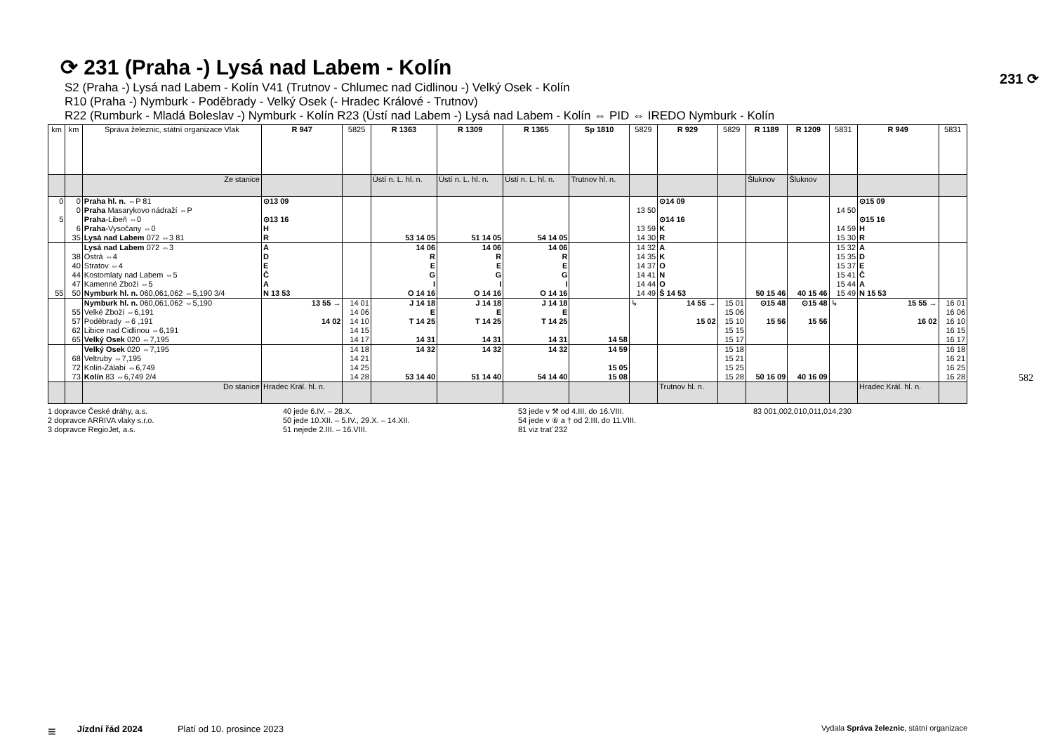⟳ 231 (Praha -) Lysá nad Labem - Kolín
S2 (Praha -) Lysá nad Labem - Kolín V41 (Trutnov - Chlumec nad Cidlinou -) Velký Osek - Kolín
R10 (Praha -) Nymburk - Poděbrady - Velký Osek (- Hradec Králové - Trutnov)
R22 (Rumburk - Mladá Boleslav -) Nymburk - Kolín R23 (Ústí nad Labem -) Lysá nad Labem - Kolín ⇔ PID ⇔ IREDO Nymburk - Kolín
| km | km | Správa železnic, státní organizace Vlak | R 947 | 5825 | R 1363 | R 1309 | R 1365 | Sp 1810 | 5829 | R 929 | 5829 | R 1189 | R 1209 | 5831 | R 949 | 5831 |
| --- | --- | --- | --- | --- | --- | --- | --- | --- | --- | --- | --- | --- | --- | --- | --- | --- |
| | | Ze stanice | | | Ústí n. L. hl. n. | Ústí n. L. hl. n. | Ústí n. L. hl. n. | Trutnov hl. n. | | | | Šluknov | Šluknov | | | |
| 0 5 | 0 0 6 35 | Praha hl. n. ⇔P 81 Praha Masarykovo nádraží ⇔P Praha -Libeň ⇔0 Praha -Vysočany ⇔0 Lysá nad Labem 072 ⇔3 81 | ⊙13 09 ⊙13 16 H R | | 53 14 05 | 51 14 05 | 54 14 05 | | 13 50 13 59 14 30 | ⊙14 09 ⊙14 16 K R | | | | 14 50 14 59 15 30 | ⊙15 09 ⊙15 16 H R | |
| 55 | 38 40 44 47 50 | Lysá nad Labem 072 ⇔3 Ostrá ⇔4 Stratov ⇔4 Kostomlaty nad Labem ⇔5 Kamenné Zboží ⇔5 Nymburk hl. n. 060,061,062 ⇔5,190 3/4 | A D E Č A N 13 53 | | 14 06 R E G I O 14 16 | 14 06 R E G I O 14 16 | 14 06 R E G I O 14 16 | | 14 32 14 35 14 37 14 41 14 44 14 49 | A K O N O Š 14 53 | | 50 15 46 | 40 15 46 | 15 32 15 35 15 37 15 41 15 44 15 49 | A D E Č A N 15 53 | |
| | 55 57 62 65 | Nymburk hl. n. 060,061,062 ⇔5,190 Velké Zboží ⇔6,191 Poděbrady ⇔6 ,191 Libice nad Cidlinou ⇔6,191 Velký Osek 020 ⇔7,195 | 13 55 → 14 02 | 14 01 14 06 14 10 14 15 14 17 | J 14 18 E T 14 25 14 31 | J 14 18 E T 14 25 14 31 | J 14 18 E T 14 25 14 31 | 14 58 | ↳ | 14 55 → 15 02 | 15 01 15 06 15 10 15 15 15 17 | ⊙15 48 15 56 | ⊙15 48 15 56 | ↳ | 15 55 → 16 02 | 16 01 16 06 16 10 16 15 16 17 |
| | 68 72 73 | Velký Osek 020 ⇔7,195 Veltruby ⇔7,195 Kolín-Zálabí ⇔6,749 Kolín 83 ⇔6,749 2/4 | | 14 18 14 21 14 25 14 28 | 14 32 53 14 40 | 14 32 51 14 40 | 14 32 54 14 40 | 14 59 15 05 15 08 | | | 15 18 15 21 15 25 15 28 | 50 16 09 | 40 16 09 | | | 16 18 16 21 16 25 16 28 |
| | | Do stanice | Hradec Král. hl. n. | | | | | | | Trutnov hl. n. | | | | | Hradec Král. hl. n. | |
1 dopravce České dráhy, a.s.
2 dopravce ARRIVA vlaky s.r.o.
3 dopravce RegioJet, a.s.
40 jede 6.IV. – 28.X.
50 jede 10.XII. – 5.IV., 29.X. – 14.XII.
51 nejede 2.III. – 16.VIII.
53 jede v ⚒ od 4.III. do 16.VIII.
54 jede v ⑥ a † od 2.III. do 11.VIII.
81 viz trať 232
83 001,002,010,011,014,230
231 ⟳
582
≡ Jízdní řád 2024 Platí od 10. prosince 2023 Vydala Správa železnic, státní organizace